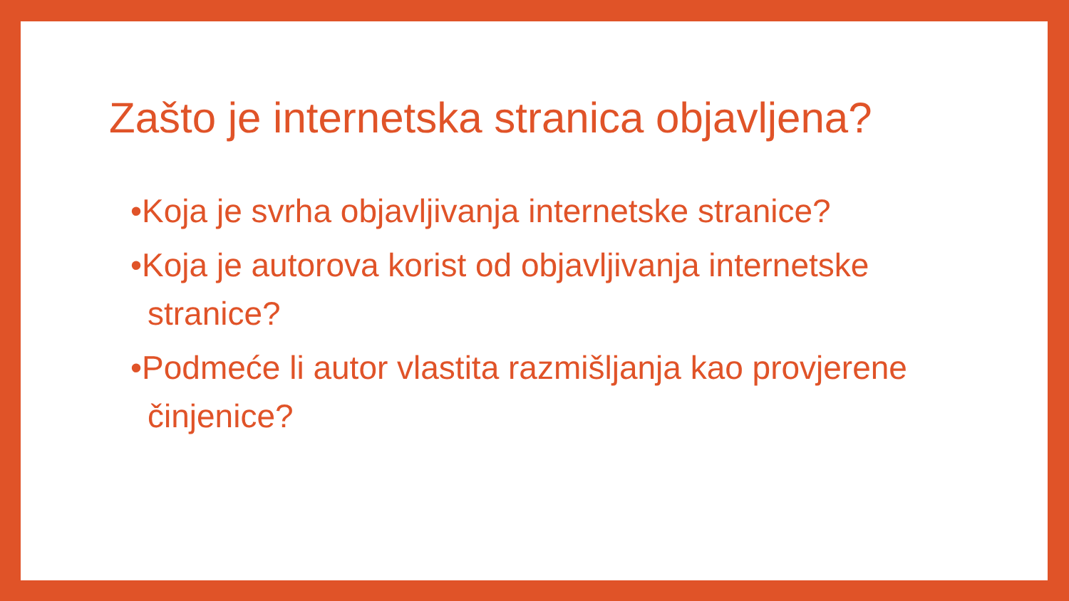Zašto je internetska stranica objavljena?
•Koja je svrha objavljivanja internetske stranice?
•Koja je autorova korist od objavljivanja internetske stranice?
•Podmeće li autor vlastita razmišljanja kao provjerene činjenice?